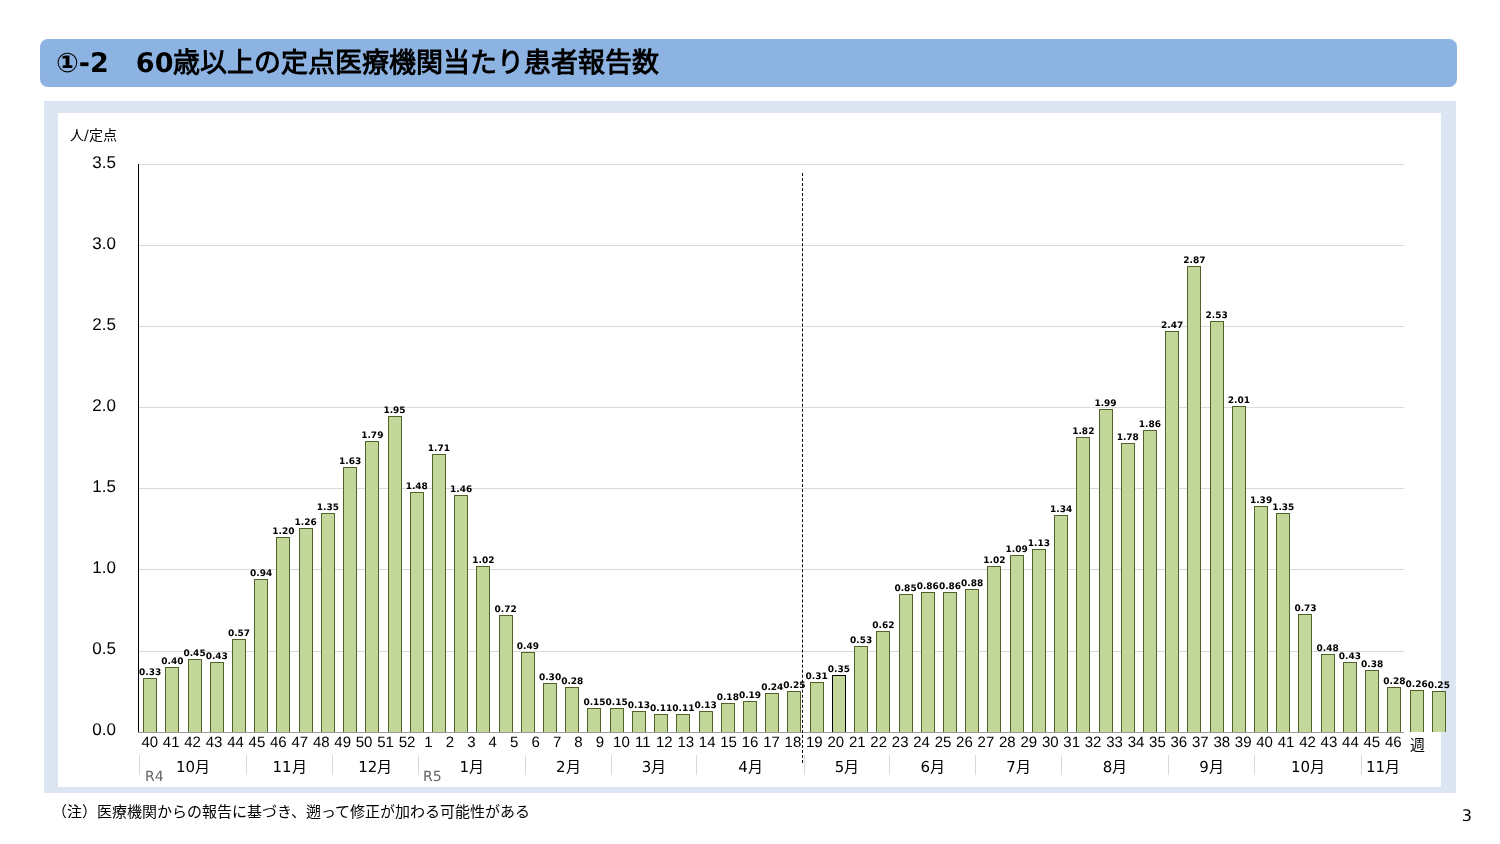①-2　60歳以上の定点医療機関当たり患者報告数
人/定点
3.5
3.0
2.5
2.0
1.5
1.0
0.5
0.0
0.33
0.40
0.45
0.43
0.57
0.94
1.20
1.26
1.35
1.63
1.79
1.95
1.48
1.71
1.46
1.02
0.72
0.49
0.30
0.28
0.15
0.15
0.13
0.11
0.11
0.13
0.18
0.19
0.24
0.25
0.31
0.35
0.53
0.62
0.85
0.86
0.86
0.88
1.02
1.09
1.13
1.34
1.82
1.99
1.78
1.86
2.47
2.87
2.53
2.01
1.39
1.35
0.73
0.48
0.43
0.38
0.28
0.26
0.25
40
41
42
43
44
45
46
47
48
49
50
51
52
1
2
3
4
5
6
7
8
9
10
11
12
13
14
15
16
17
18
19
20
21
22
23
24
25
26
27
28
29
30
31
32
33
34
35
36
37
38
39
40
41
42
43
44
45
46
週
10月
11月
12月
1月
2月
3月
4月
5月
6月
7月
8月
9月
10月
11月
R4 R5
（注）医療機関からの報告に基づき、遡って修正が加わる可能性がある
3